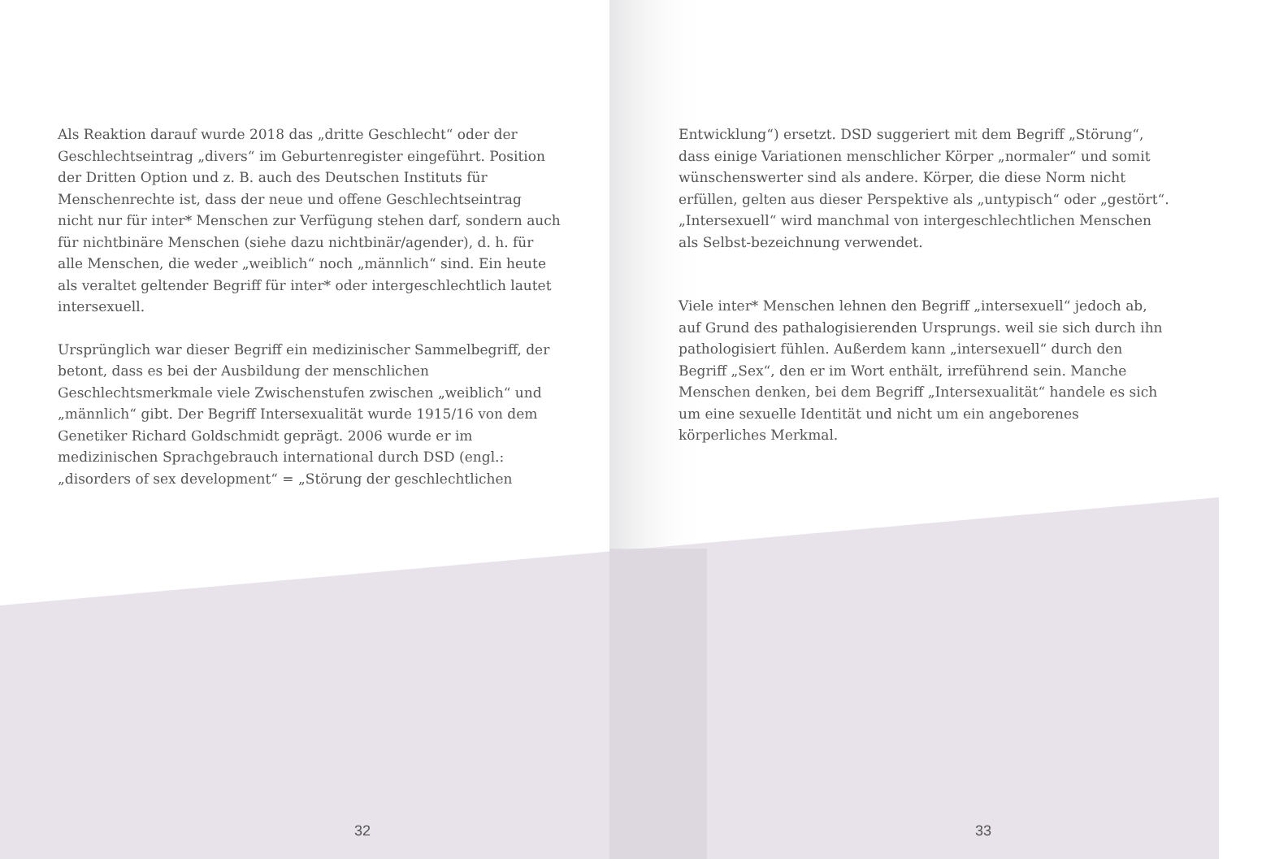Als Reaktion darauf wurde 2018 das „dritte Geschlecht“ oder der Geschlechtseintrag „divers“ im Geburtenregister eingeführt. Position der Dritten Option und z. B. auch des Deutschen Instituts für Menschenrechte ist, dass der neue und offene Geschlechtseintrag nicht nur für inter* Menschen zur Verfügung stehen darf, sondern auch für nichtbinäre Menschen (siehe dazu nichtbinär/agender), d. h. für alle Menschen, die weder „weiblich“ noch „männlich“ sind. Ein heute als veraltet geltender Begriff für inter* oder intergeschlechtlich lautet intersexuell.
Ursprünglich war dieser Begriff ein medizinischer Sammelbegriff, der betont, dass es bei der Ausbildung der menschlichen Geschlechtsmerkmale viele Zwischenstufen zwischen „weiblich“ und „männlich“ gibt. Der Begriff Intersexualität wurde 1915/16 von dem Genetiker Richard Goldschmidt geprägt. 2006 wurde er im medizinischen Sprachgebrauch international durch DSD (engl.: „disorders of sex development“ = „Störung der geschlechtlichen
32
Entwicklung“) ersetzt. DSD suggeriert mit dem Begriff „Störung“, dass einige Variationen menschlicher Körper „normaler“ und somit wünschenswerter sind als andere. Körper, die diese Norm nicht erfüllen, gelten aus dieser Perspektive als „untypisch“ oder „gestört“. „Intersexuell“ wird manchmal von intergeschlechtlichen Menschen als Selbst-bezeichnung verwendet.
Viele inter* Menschen lehnen den Begriff „intersexuell“ jedoch ab, auf Grund des pathalogisierenden Ursprungs. weil sie sich durch ihn pathologisiert fühlen. Außerdem kann „intersexuell“ durch den Begriff „Sex“, den er im Wort enthält, irreführend sein. Manche Menschen denken, bei dem Begriff „Intersexualität“ handele es sich um eine sexuelle Identität und nicht um ein angeborenes körperliches Merkmal.
33